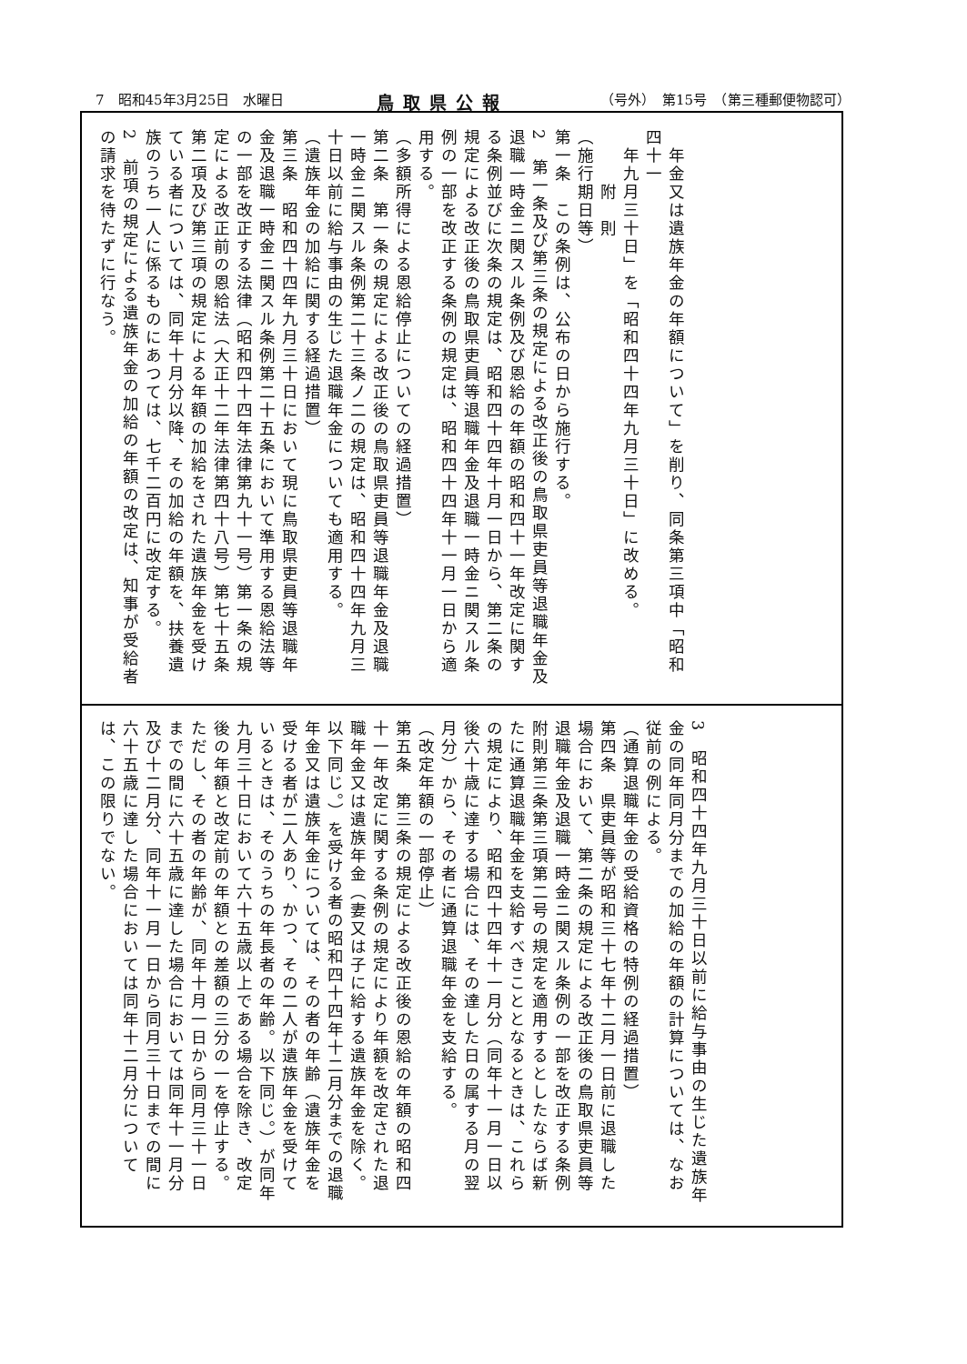7　昭和45年3月25日　水曜日 鳥取県公報 （号外）　第15号　（第三種郵便物認可）
　年金又は遺族年金の年額について」を削り、同条第三項中「昭和四十一
　年九月三十日」を「昭和四十四年九月三十日」に改める。
　　　附　則
（施行期日等）
第一条　この条例は、公布の日から施行する。
2　第一条及び第三条の規定による改正後の鳥取県吏員等退職年金及退職一時金ニ関スル条例及び恩給の年額の昭和四十一年改定に関する条例並びに次条の規定は、昭和四十四年十月一日から、第二条の規定による改正後の鳥取県吏員等退職年金及退職一時金ニ関スル条例の一部を改正する条例の規定は、昭和四十四年十一月一日から適用する。
（多額所得による恩給停止についての経過措置）
第二条　第一条の規定による改正後の鳥取県吏員等退職年金及退職一時金ニ関スル条例第二十三条ノ二の規定は、昭和四十四年九月三十日以前に給与事由の生じた退職年金についても適用する。
（遺族年金の加給に関する経過措置）
第三条　昭和四十四年九月三十日において現に鳥取県吏員等退職年金及退職一時金ニ関スル条例第二十五条において準用する恩給法等の一部を改正する法律（昭和四十四年法律第九十一号）第一条の規定による改正前の恩給法（大正十二年法律第四十八号）第七十五条第二項及び第三項の規定による年額の加給をされた遺族年金を受けている者については、同年十月分以降、その加給の年額を、扶養遺族のうち一人に係るものにあつては、七千二百円に改定する。
2　前項の規定による遺族年金の加給の年額の改定は、知事が受給者の請求を待たずに行なう。
3　昭和四十四年九月三十日以前に給与事由の生じた遺族年金の同年同月分までの加給の年額の計算については、なお従前の例による。
（通算退職年金の受給資格の特例の経過措置）
第四条　県吏員等が昭和三十七年十二月一日前に退職した場合において、第二条の規定による改正後の鳥取県吏員等退職年金及退職一時金ニ関スル条例の一部を改正する条例附則第三条第三項第二号の規定を適用するとしたならば新たに通算退職年金を支給すべきこととなるときは、これらの規定により、昭和四十四年十一月分（同年十一月一日以後六十歳に達する場合には、その達した日の属する月の翌月分）から、その者に通算退職年金を支給する。
（改定年額の一部停止）
第五条　第三条の規定による改正後の恩給の年額の昭和四十一年改定に関する条例の規定により年額を改定された退職年金又は遺族年金（妻又は子に給する遺族年金を除く。以下同じ。）を受ける者の昭和四十四年十二月分までの退職年金又は遺族年金については、その者の年齢（遺族年金を受ける者が二人あり、かつ、その二人が遺族年金を受けているときは、そのうちの年長者の年齢。以下同じ。）が同年九月三十日において六十五歳以上である場合を除き、改定後の年額と改定前の年額との差額の三分の一を停止する。ただし、その者の年齢が、同年十月一日から同月三十一日までの間に六十五歳に達した場合においては同年十一月分及び十二月分、同年十一月一日から同月三十日までの間に六十五歳に達した場合においては同年十二月分については、この限りでない。